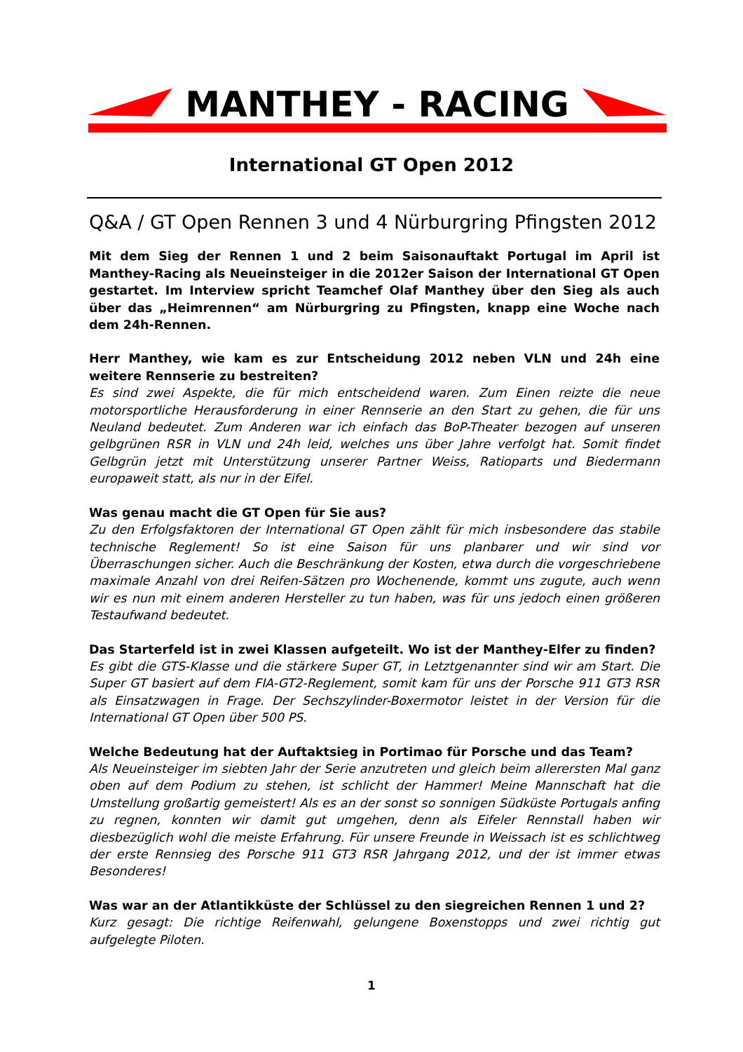MANTHEY - RACING
International GT Open 2012
Q&A / GT Open Rennen 3 und 4 Nürburgring Pfingsten 2012
Mit dem Sieg der Rennen 1 und 2 beim Saisonauftakt Portugal im April ist Manthey-Racing als Neueinsteiger in die 2012er Saison der International GT Open gestartet. Im Interview spricht Teamchef Olaf Manthey über den Sieg als auch über das „Heimrennen“ am Nürburgring zu Pfingsten, knapp eine Woche nach dem 24h-Rennen.
Herr Manthey, wie kam es zur Entscheidung 2012 neben VLN und 24h eine weitere Rennserie zu bestreiten?
Es sind zwei Aspekte, die für mich entscheidend waren. Zum Einen reizte die neue motorsportliche Herausforderung in einer Rennserie an den Start zu gehen, die für uns Neuland bedeutet. Zum Anderen war ich einfach das BoP-Theater bezogen auf unseren gelbgrünen RSR in VLN und 24h leid, welches uns über Jahre verfolgt hat. Somit findet Gelbgrün jetzt mit Unterstützung unserer Partner Weiss, Ratioparts und Biedermann europaweit statt, als nur in der Eifel.
Was genau macht die GT Open für Sie aus?
Zu den Erfolgsfaktoren der International GT Open zählt für mich insbesondere das stabile technische Reglement! So ist eine Saison für uns planbarer und wir sind vor Überraschungen sicher. Auch die Beschränkung der Kosten, etwa durch die vorgeschriebene maximale Anzahl von drei Reifen-Sätzen pro Wochenende, kommt uns zugute, auch wenn wir es nun mit einem anderen Hersteller zu tun haben, was für uns jedoch einen größeren Testaufwand bedeutet.
Das Starterfeld ist in zwei Klassen aufgeteilt. Wo ist der Manthey-Elfer zu finden?
Es gibt die GTS-Klasse und die stärkere Super GT, in Letztgenannter sind wir am Start. Die Super GT basiert auf dem FIA-GT2-Reglement, somit kam für uns der Porsche 911 GT3 RSR als Einsatzwagen in Frage. Der Sechszylinder-Boxermotor leistet in der Version für die International GT Open über 500 PS.
Welche Bedeutung hat der Auftaktsieg in Portimao für Porsche und das Team?
Als Neueinsteiger im siebten Jahr der Serie anzutreten und gleich beim allerersten Mal ganz oben auf dem Podium zu stehen, ist schlicht der Hammer! Meine Mannschaft hat die Umstellung großartig gemeistert! Als es an der sonst so sonnigen Südküste Portugals anfing zu regnen, konnten wir damit gut umgehen, denn als Eifeler Rennstall haben wir diesbezüglich wohl die meiste Erfahrung. Für unsere Freunde in Weissach ist es schlichtweg der erste Rennsieg des Porsche 911 GT3 RSR Jahrgang 2012, und der ist immer etwas Besonderes!
Was war an der Atlantikküste der Schlüssel zu den siegreichen Rennen 1 und 2?
Kurz gesagt: Die richtige Reifenwahl, gelungene Boxenstopps und zwei richtig gut aufgelegte Piloten.
1